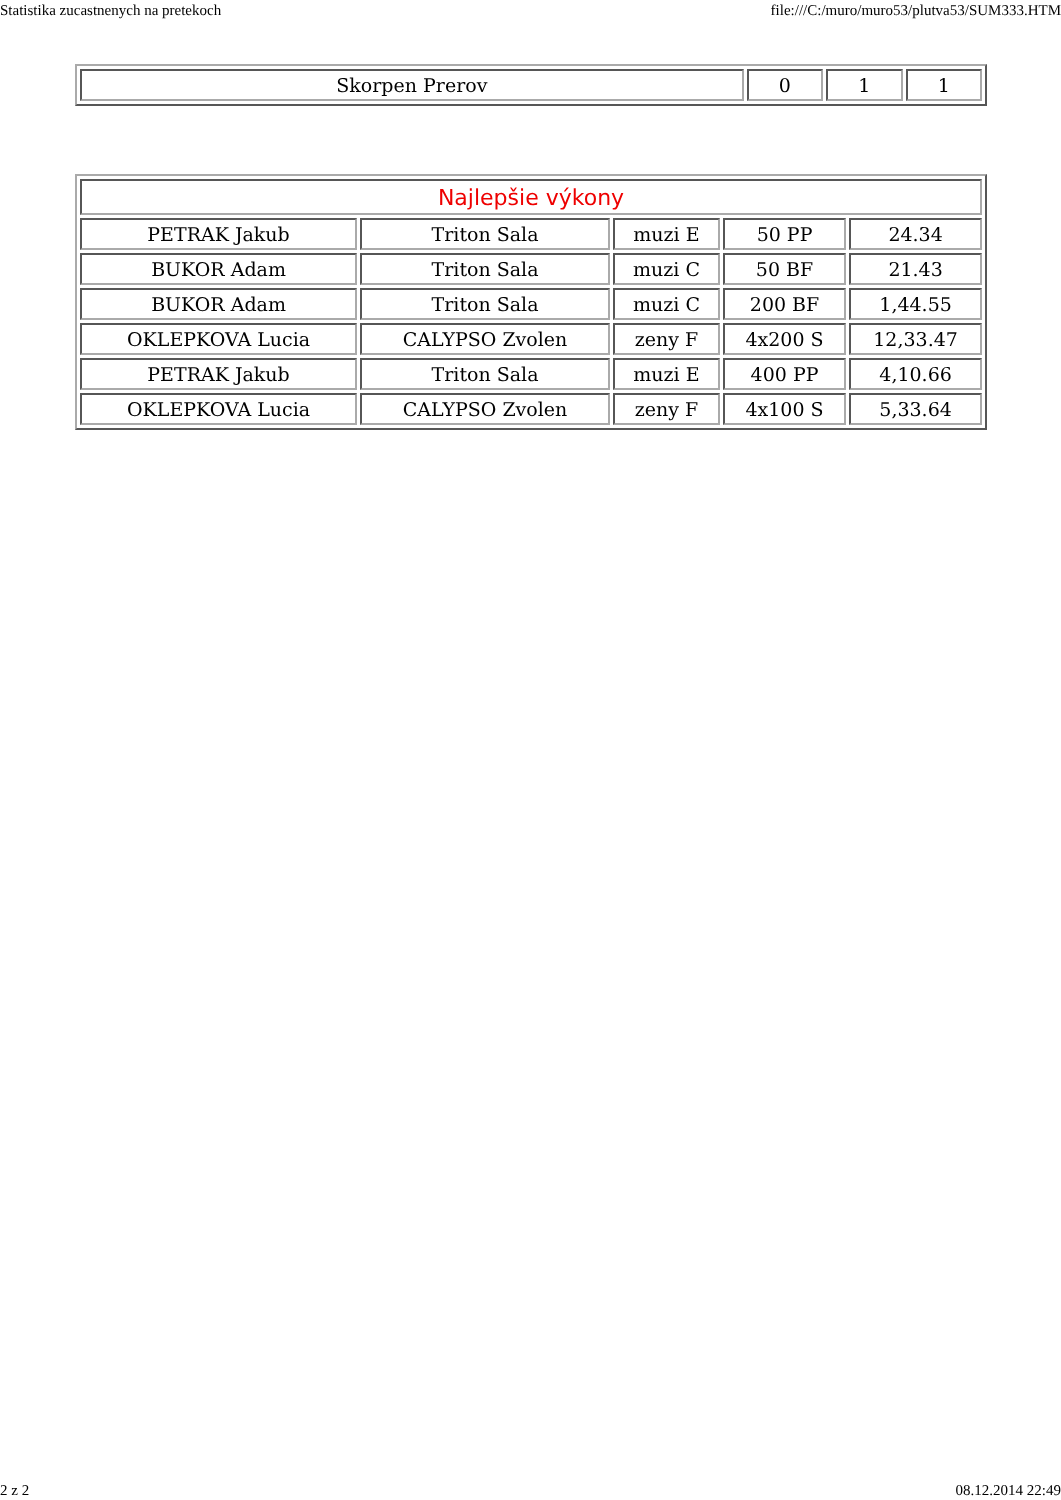Statistika zucastnenych na pretekoch file:///C:/muro/muro53/plutva53/SUM333.HTM
| Skorpen Prerov | 0 | 1 | 1 |
| Najlepšie výkony | | | | |
| PETRAK Jakub | Triton Sala | muzi E | 50 PP | 24.34 |
| BUKOR Adam | Triton Sala | muzi C | 50 BF | 21.43 |
| BUKOR Adam | Triton Sala | muzi C | 200 BF | 1,44.55 |
| OKLEPKOVA Lucia | CALYPSO Zvolen | zeny F | 4x200 S | 12,33.47 |
| PETRAK Jakub | Triton Sala | muzi E | 400 PP | 4,10.66 |
| OKLEPKOVA Lucia | CALYPSO Zvolen | zeny F | 4x100 S | 5,33.64 |
2 z 2 08.12.2014 22:49